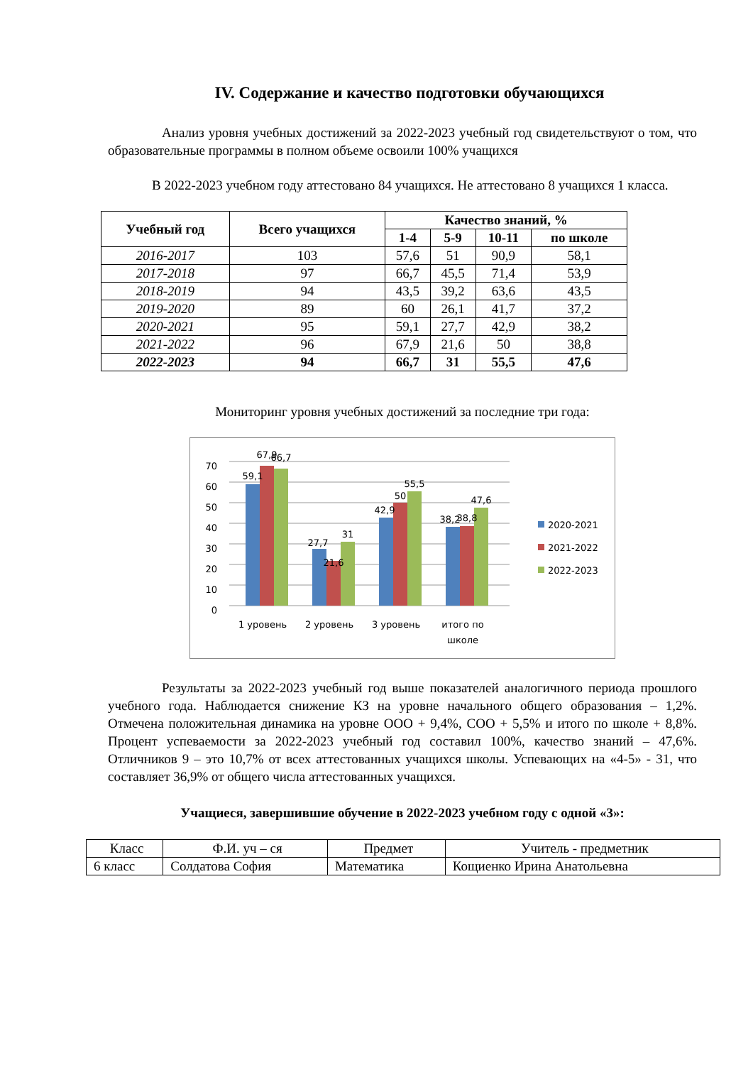IV. Содержание и качество подготовки обучающихся
Анализ уровня учебных достижений за 2022-2023 учебный год свидетельствуют о том, что образовательные программы в полном объеме освоили 100% учащихся
В 2022-2023 учебном году аттестовано 84 учащихся. Не аттестовано 8 учащихся 1 класса.
| Учебный год | Всего учащихся | Качество знаний, % | | | |
| --- | --- | --- | --- | --- | --- |
| | | 1-4 | 5-9 | 10-11 | по школе |
| 2016-2017 | 103 | 57,6 | 51 | 90,9 | 58,1 |
| 2017-2018 | 97 | 66,7 | 45,5 | 71,4 | 53,9 |
| 2018-2019 | 94 | 43,5 | 39,2 | 63,6 | 43,5 |
| 2019-2020 | 89 | 60 | 26,1 | 41,7 | 37,2 |
| 2020-2021 | 95 | 59,1 | 27,7 | 42,9 | 38,2 |
| 2021-2022 | 96 | 67,9 | 21,6 | 50 | 38,8 |
| 2022-2023 | 94 | 66,7 | 31 | 55,5 | 47,6 |
Мониторинг уровня учебных достижений за последние три года:
0
10
20
30
40
50
60
70
59,1
67,9
66,7
27,7
21,6
31
42,9
50
55,5
38,2
38,8
47,6
1 уровень
2 уровень
3 уровень
итого по
школе
2020-2021
2021-2022
2022-2023
Результаты за 2022-2023 учебный год выше показателей аналогичного периода прошлого учебного года. Наблюдается снижение КЗ на уровне начального общего образования – 1,2%. Отмечена положительная динамика на уровне ООО + 9,4%, СОО + 5,5% и итого по школе + 8,8%. Процент успеваемости за 2022-2023 учебный год составил 100%, качество знаний – 47,6%. Отличников 9 – это 10,7% от всех аттестованных учащихся школы. Успевающих на «4-5» - 31, что составляет 36,9% от общего числа аттестованных учащихся.
Учащиеся, завершившие обучение в 2022-2023 учебном году с одной «3»:
| Класс | Ф.И. уч – ся | Предмет | Учитель - предметник |
| 6 класс | Солдатова София | Математика | Кощиенко Ирина Анатольевна |